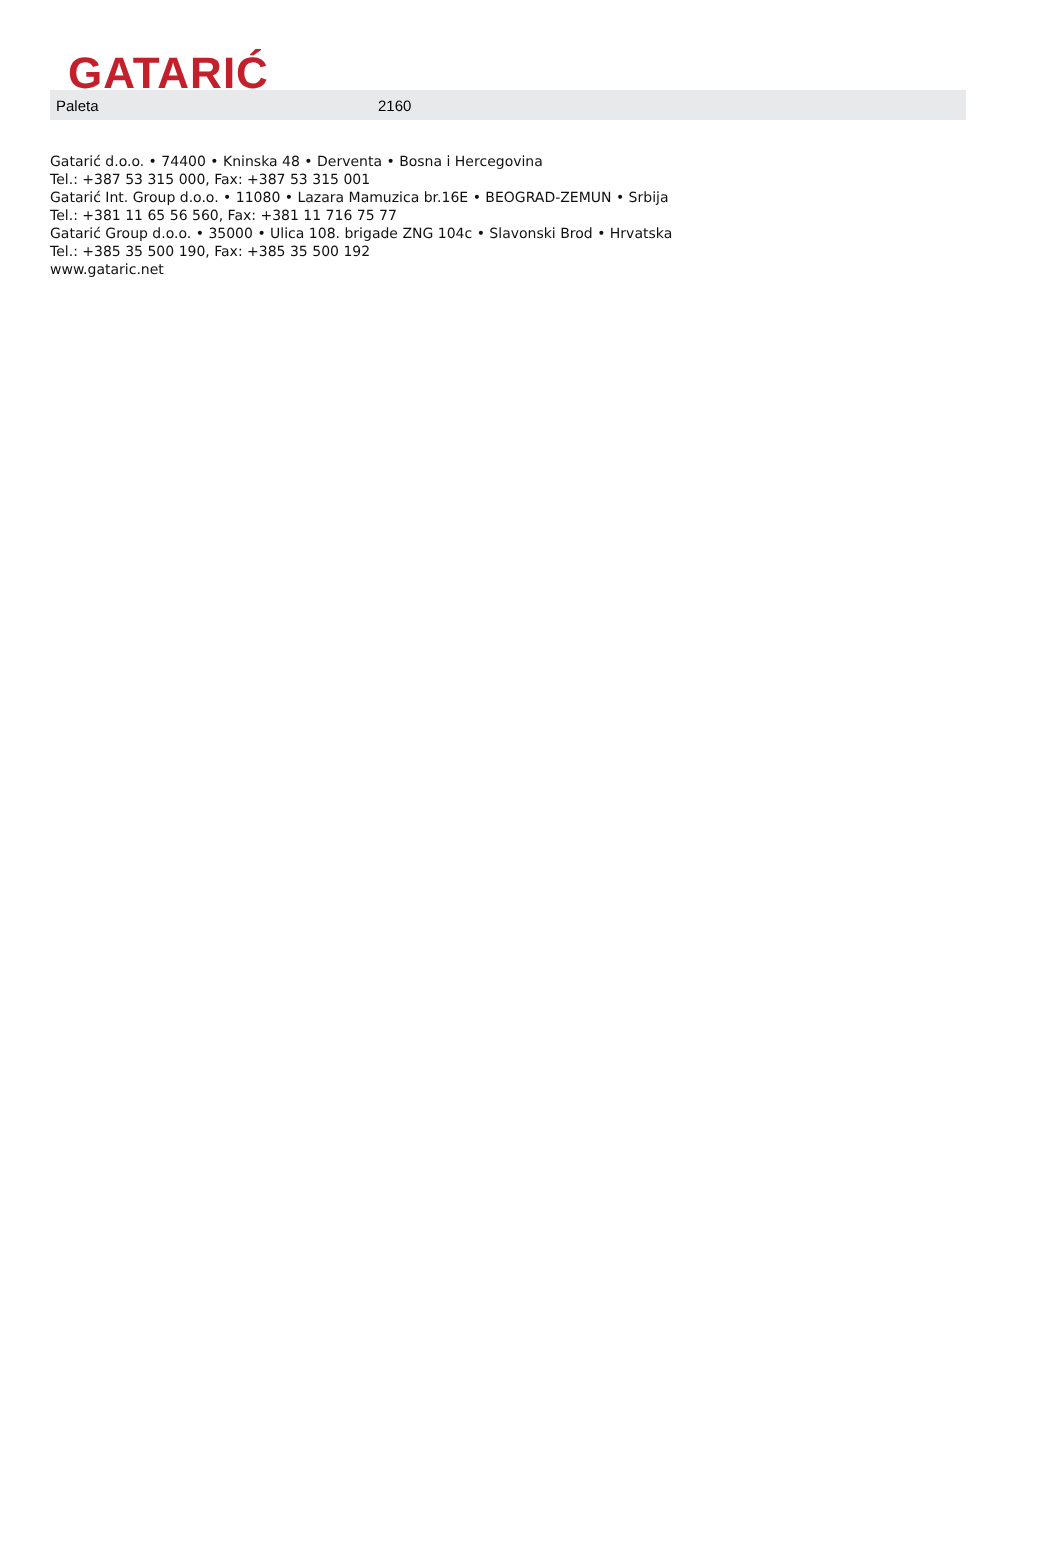GATARIĆ
| Paleta | 2160 |
Gatarić d.o.o. • 74400 • Kninska 48 • Derventa • Bosna i Hercegovina
Tel.: +387 53 315 000, Fax: +387 53 315 001
Gatarić Int. Group d.o.o. • 11080 • Lazara Mamuzica br.16E • BEOGRAD-ZEMUN • Srbija
Tel.: +381 11 65 56 560, Fax: +381 11 716 75 77
Gatarić Group d.o.o. • 35000 • Ulica 108. brigade ZNG 104c • Slavonski Brod • Hrvatska
Tel.: +385 35 500 190, Fax: +385 35 500 192
www.gataric.net